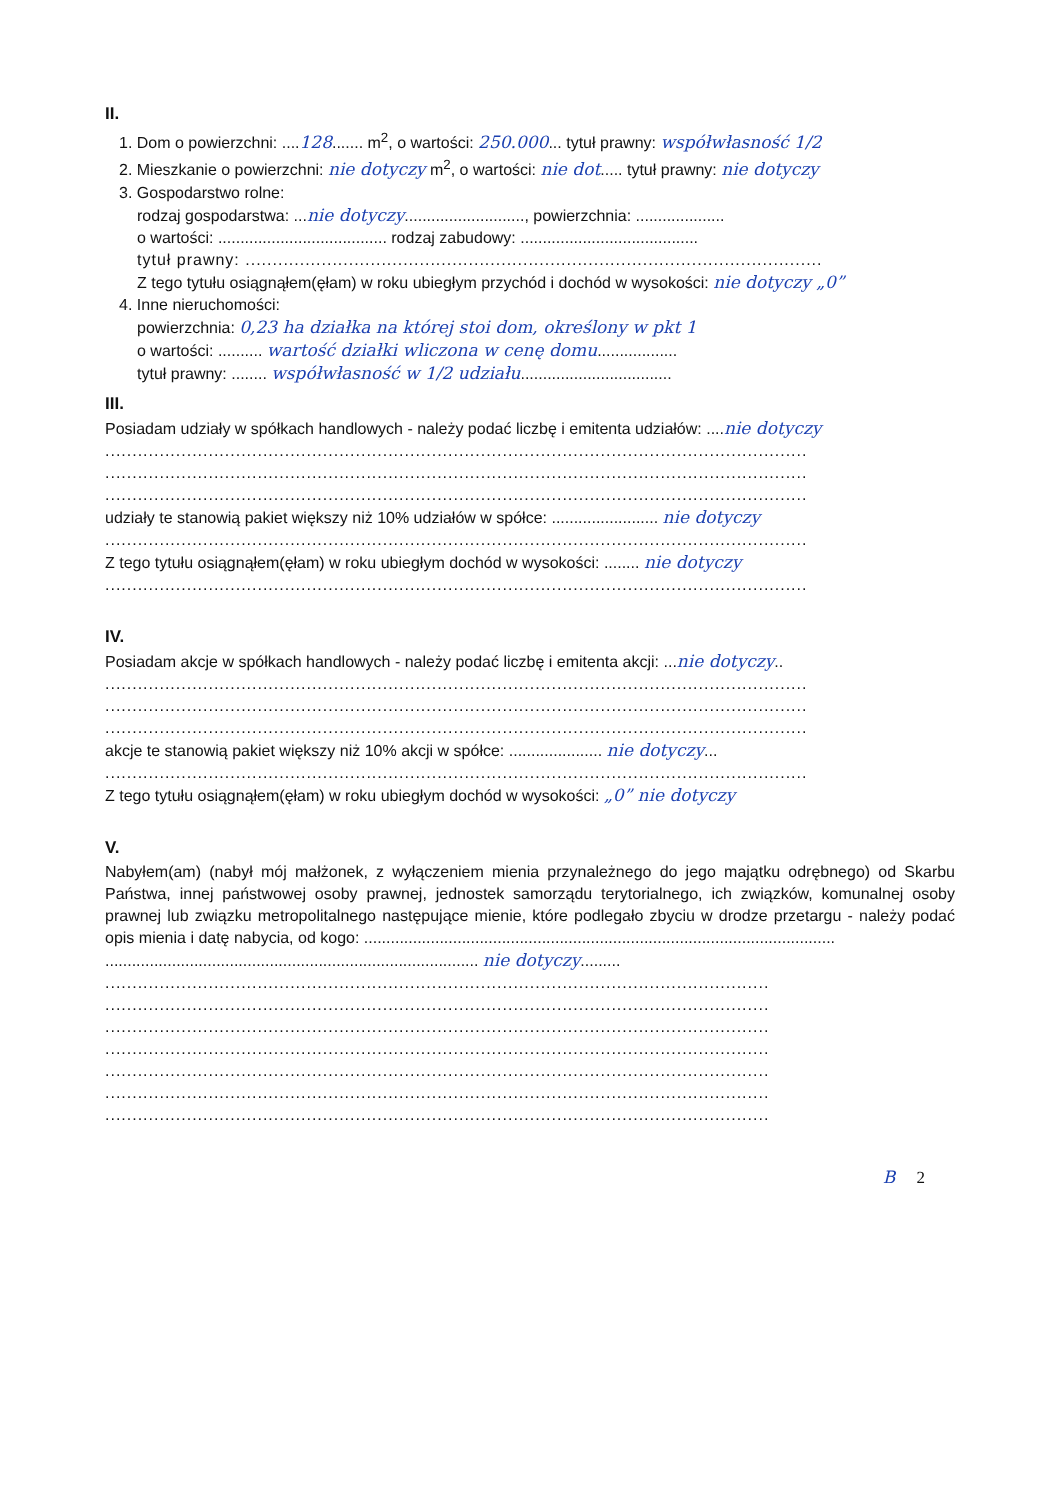II.
1. Dom o powierzchni: ....128....... m<sup>2</sup>, o wartości: 250.000... tytuł prawny: współwłasność 1/2
2. Mieszkanie o powierzchni: nie dotyczy m<sup>2</sup>, o wartości: nie dot..... tytuł prawny: nie dotyczy
3. Gospodarstwo rolne:
rodzaj gospodarstwa: ...nie dotyczy..........................., powierzchnia: ....................
o wartości: ...................................... rodzaj zabudowy: ........................................
tytuł prawny: ..........................................................................................................
Z tego tytułu osiągnąłem(ęłam) w roku ubiegłym przychód i dochód w wysokości: nie dotyczy „0”
4. Inne nieruchomości:
powierzchnia: 0,23 ha działka na której stoi dom, określony w pkt 1
o wartości: .......... wartość działki wliczona w cenę domu..................
tytuł prawny: ........ współwłasność w 1/2 udziału..................................
III.
Posiadam udziały w spółkach handlowych - należy podać liczbę i emitenta udziałów: ....nie dotyczy
.................................................................................................................................
.................................................................................................................................
.................................................................................................................................
udziały te stanowią pakiet większy niż 10% udziałów w spółce: ........................ nie dotyczy
.................................................................................................................................
Z tego tytułu osiągnąłem(ęłam) w roku ubiegłym dochód w wysokości: ........ nie dotyczy
.................................................................................................................................
IV.
Posiadam akcje w spółkach handlowych - należy podać liczbę i emitenta akcji: ...nie dotyczy..
.................................................................................................................................
.................................................................................................................................
.................................................................................................................................
akcje te stanowią pakiet większy niż 10% akcji w spółce: ..................... nie dotyczy...
.................................................................................................................................
Z tego tytułu osiągnąłem(ęłam) w roku ubiegłym dochód w wysokości: „0” nie dotyczy
V.
Nabyłem(am) (nabył mój małżonek, z wyłączeniem mienia przynależnego do jego majątku odrębnego) od Skarbu Państwa, innej państwowej osoby prawnej, jednostek samorządu terytorialnego, ich związków, komunalnej osoby prawnej lub związku metropolitalnego następujące mienie, które podlegało zbyciu w drodze przetargu - należy podać opis mienia i datę nabycia, od kogo: ..........................................................................................................
.................................................................................... nie dotyczy.........
..........................................................................................................................
..........................................................................................................................
..........................................................................................................................
..........................................................................................................................
..........................................................................................................................
..........................................................................................................................
..........................................................................................................................
B 2